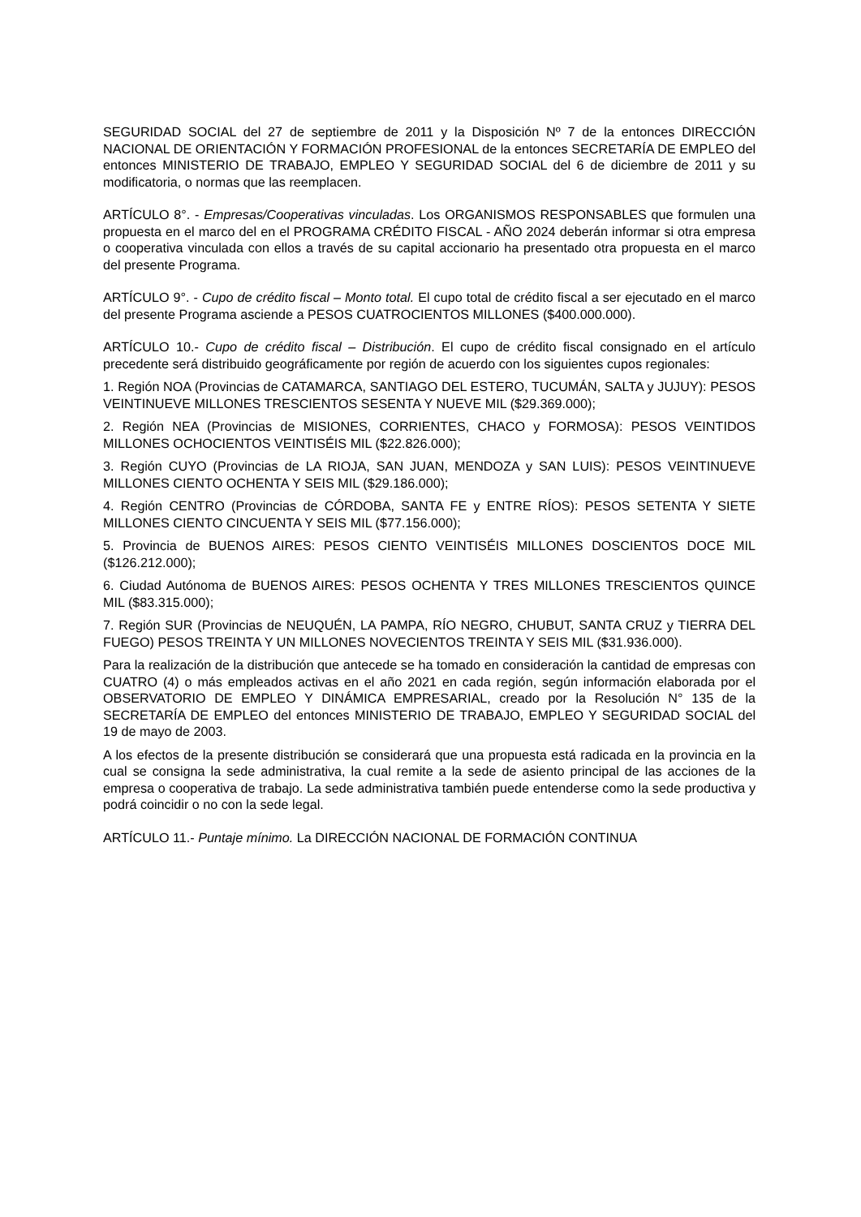SEGURIDAD SOCIAL del 27 de septiembre de 2011 y la Disposición Nº 7 de la entonces DIRECCIÓN NACIONAL DE ORIENTACIÓN Y FORMACIÓN PROFESIONAL de la entonces SECRETARÍA DE EMPLEO del entonces MINISTERIO DE TRABAJO, EMPLEO Y SEGURIDAD SOCIAL del 6 de diciembre de 2011 y su modificatoria, o normas que las reemplacen.
ARTÍCULO 8°. - Empresas/Cooperativas vinculadas. Los ORGANISMOS RESPONSABLES que formulen una propuesta en el marco del en el PROGRAMA CRÉDITO FISCAL - AÑO 2024 deberán informar si otra empresa o cooperativa vinculada con ellos a través de su capital accionario ha presentado otra propuesta en el marco del presente Programa.
ARTÍCULO 9°. - Cupo de crédito fiscal – Monto total. El cupo total de crédito fiscal a ser ejecutado en el marco del presente Programa asciende a PESOS CUATROCIENTOS MILLONES ($400.000.000).
ARTÍCULO 10.- Cupo de crédito fiscal – Distribución. El cupo de crédito fiscal consignado en el artículo precedente será distribuido geográficamente por región de acuerdo con los siguientes cupos regionales:
1. Región NOA (Provincias de CATAMARCA, SANTIAGO DEL ESTERO, TUCUMÁN, SALTA y JUJUY): PESOS VEINTINUEVE MILLONES TRESCIENTOS SESENTA Y NUEVE MIL ($29.369.000);
2. Región NEA (Provincias de MISIONES, CORRIENTES, CHACO y FORMOSA): PESOS VEINTIDOS MILLONES OCHOCIENTOS VEINTISÉIS MIL ($22.826.000);
3. Región CUYO (Provincias de LA RIOJA, SAN JUAN, MENDOZA y SAN LUIS): PESOS VEINTINUEVE MILLONES CIENTO OCHENTA Y SEIS MIL ($29.186.000);
4. Región CENTRO (Provincias de CÓRDOBA, SANTA FE y ENTRE RÍOS): PESOS SETENTA Y SIETE MILLONES CIENTO CINCUENTA Y SEIS MIL ($77.156.000);
5. Provincia de BUENOS AIRES: PESOS CIENTO VEINTISÉIS MILLONES DOSCIENTOS DOCE MIL ($126.212.000);
6. Ciudad Autónoma de BUENOS AIRES: PESOS OCHENTA Y TRES MILLONES TRESCIENTOS QUINCE MIL ($83.315.000);
7. Región SUR (Provincias de NEUQUÉN, LA PAMPA, RÍO NEGRO, CHUBUT, SANTA CRUZ y TIERRA DEL FUEGO) PESOS TREINTA Y UN MILLONES NOVECIENTOS TREINTA Y SEIS MIL ($31.936.000).
Para la realización de la distribución que antecede se ha tomado en consideración la cantidad de empresas con CUATRO (4) o más empleados activas en el año 2021 en cada región, según información elaborada por el OBSERVATORIO DE EMPLEO Y DINÁMICA EMPRESARIAL, creado por la Resolución N° 135 de la SECRETARÍA DE EMPLEO del entonces MINISTERIO DE TRABAJO, EMPLEO Y SEGURIDAD SOCIAL del 19 de mayo de 2003.
A los efectos de la presente distribución se considerará que una propuesta está radicada en la provincia en la cual se consigna la sede administrativa, la cual remite a la sede de asiento principal de las acciones de la empresa o cooperativa de trabajo. La sede administrativa también puede entenderse como la sede productiva y podrá coincidir o no con la sede legal.
ARTÍCULO 11.- Puntaje mínimo. La DIRECCIÓN NACIONAL DE FORMACIÓN CONTINUA